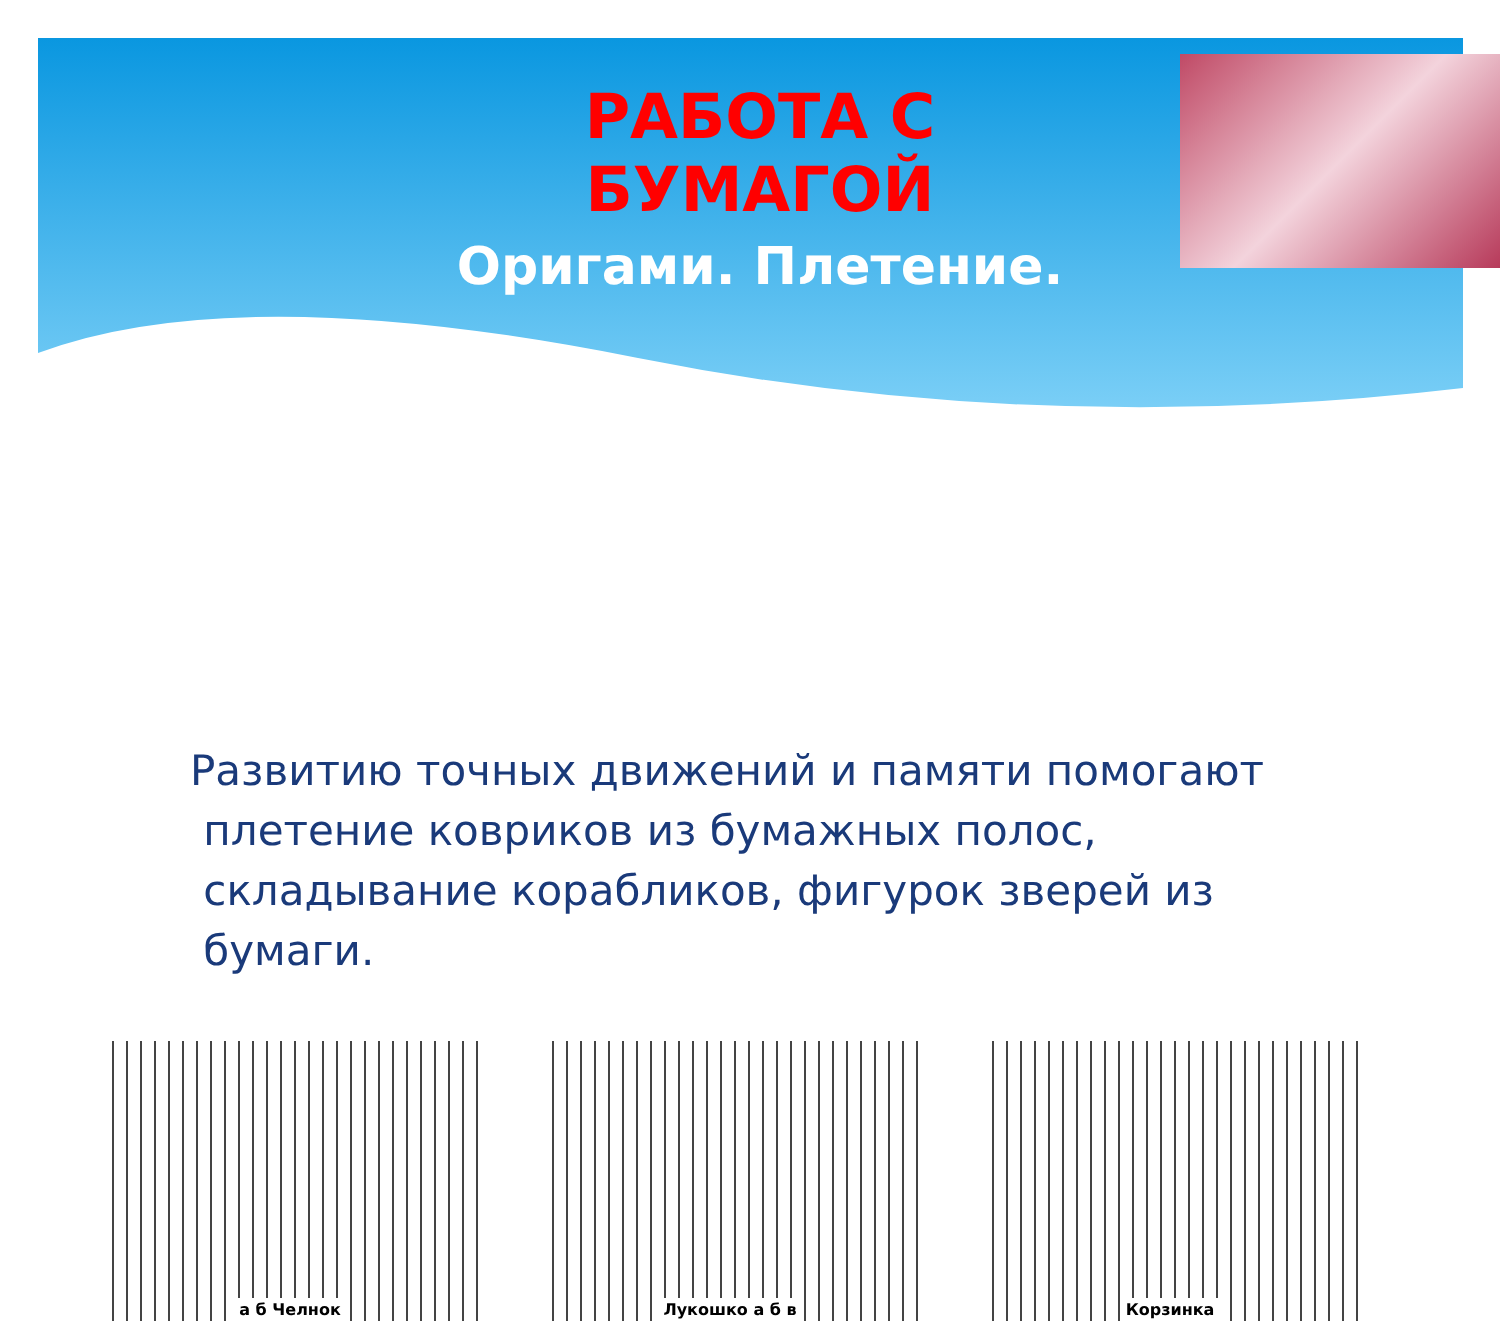РАБОТА С БУМАГОЙ
Оригами. Плетение.
Развитию точных движений и памяти помогают
плетение ковриков из бумажных полос,
складывание корабликов, фигурок зверей из
бумаги.
а б Челнок Лукошко а б в Корзинка